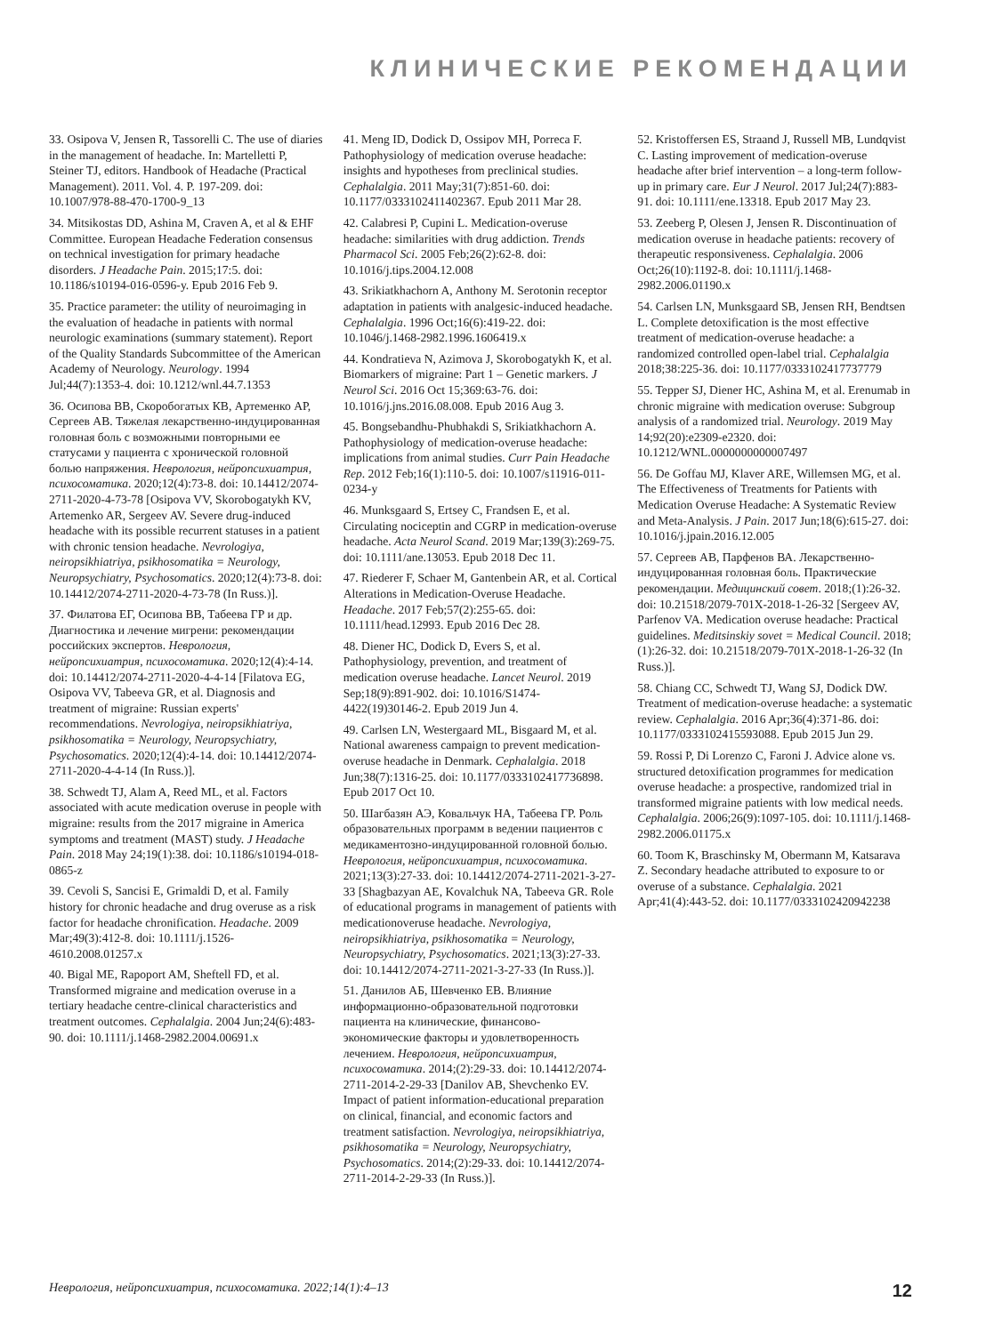КЛИНИЧЕСКИЕ РЕКОМЕНДАЦИИ
33. Osipova V, Jensen R, Tassorelli C. The use of diaries in the management of headache. In: Martelletti P, Steiner TJ, editors. Handbook of Headache (Practical Management). 2011. Vol. 4. P. 197-209. doi: 10.1007/978-88-470-1700-9_13
34. Mitsikostas DD, Ashina M, Craven A, et al & EHF Committee. European Headache Federation consensus on technical investigation for primary headache disorders. J Headache Pain. 2015;17:5. doi: 10.1186/s10194-016-0596-y. Epub 2016 Feb 9.
35. Practice parameter: the utility of neuroimaging in the evaluation of headache in patients with normal neurologic examinations (summary statement). Report of the Quality Standards Subcommittee of the American Academy of Neurology. Neurology. 1994 Jul;44(7):1353-4. doi: 10.1212/wnl.44.7.1353
36. Осипова ВВ, Скоробогатых КВ, Артеменко АР, Сергеев АВ. Тяжелая лекарственно-индуцированная головная боль с возможными повторными ее статусами у пациента с хронической головной болью напряжения. Неврология, нейропсихиатрия, психосоматика. 2020;12(4):73-8. doi: 10.14412/2074-2711-2020-4-73-78 [Osipova VV, Skorobogatykh KV, Artemenko AR, Sergeev AV. Severe drug-induced headache with its possible recurrent statuses in a patient with chronic tension headache. Nevrologiya, neiropsikhiatriya, psikhosomatika = Neurology, Neuropsychiatry, Psychosomatics. 2020;12(4):73-8. doi: 10.14412/2074-2711-2020-4-73-78 (In Russ.)].
37. Филатова ЕГ, Осипова ВВ, Табеева ГР и др. Диагностика и лечение мигрени: рекомендации российских экспертов. Неврология, нейропсихиатрия, психосоматика. 2020;12(4):4-14. doi: 10.14412/2074-2711-2020-4-4-14 [Filatova EG, Osipova VV, Tabeeva GR, et al. Diagnosis and treatment of migraine: Russian experts' recommendations. Nevrologiya, neiropsikhiatriya, psikhosomatika = Neurology, Neuropsychiatry, Psychosomatics. 2020;12(4):4-14. doi: 10.14412/2074-2711-2020-4-4-14 (In Russ.)].
38. Schwedt TJ, Alam A, Reed ML, et al. Factors associated with acute medication overuse in people with migraine: results from the 2017 migraine in America symptoms and treatment (MAST) study. J Headache Pain. 2018 May 24;19(1):38. doi: 10.1186/s10194-018-0865-z
39. Cevoli S, Sancisi E, Grimaldi D, et al. Family history for chronic headache and drug overuse as a risk factor for headache chronification. Headache. 2009 Mar;49(3):412-8. doi: 10.1111/j.1526-4610.2008.01257.x
40. Bigal ME, Rapoport AM, Sheftell FD, et al. Transformed migraine and medication overuse in a tertiary headache centre-clinical characteristics and treatment outcomes. Cephalalgia. 2004 Jun;24(6):483-90. doi: 10.1111/j.1468-2982.2004.00691.x
41. Meng ID, Dodick D, Ossipov MH, Porreca F. Pathophysiology of medication overuse headache: insights and hypotheses from preclinical studies. Cephalalgia. 2011 May;31(7):851-60. doi: 10.1177/0333102411402367. Epub 2011 Mar 28.
42. Calabresi P, Cupini L. Medication-overuse headache: similarities with drug addiction. Trends Pharmacol Sci. 2005 Feb;26(2):62-8. doi: 10.1016/j.tips.2004.12.008
43. Srikiatkhachorn A, Anthony M. Serotonin receptor adaptation in patients with analgesic-induced headache. Cephalalgia. 1996 Oct;16(6):419-22. doi: 10.1046/j.1468-2982.1996.1606419.x
44. Kondratieva N, Azimova J, Skorobogatykh K, et al. Biomarkers of migraine: Part 1 – Genetic markers. J Neurol Sci. 2016 Oct 15;369:63-76. doi: 10.1016/j.jns.2016.08.008. Epub 2016 Aug 3.
45. Bongsebandhu-Phubhakdi S, Srikiatkhachorn A. Pathophysiology of medication-overuse headache: implications from animal studies. Curr Pain Headache Rep. 2012 Feb;16(1):110-5. doi: 10.1007/s11916-011-0234-y
46. Munksgaard S, Ertsey C, Frandsen E, et al. Circulating nociceptin and CGRP in medication-overuse headache. Acta Neurol Scand. 2019 Mar;139(3):269-75. doi: 10.1111/ane.13053. Epub 2018 Dec 11.
47. Riederer F, Schaer M, Gantenbein AR, et al. Cortical Alterations in Medication-Overuse Headache. Headache. 2017 Feb;57(2):255-65. doi: 10.1111/head.12993. Epub 2016 Dec 28.
48. Diener HC, Dodick D, Evers S, et al. Pathophysiology, prevention, and treatment of medication overuse headache. Lancet Neurol. 2019 Sep;18(9):891-902. doi: 10.1016/S1474-4422(19)30146-2. Epub 2019 Jun 4.
49. Carlsen LN, Westergaard ML, Bisgaard M, et al. National awareness campaign to prevent medication-overuse headache in Denmark. Cephalalgia. 2018 Jun;38(7):1316-25. doi: 10.1177/0333102417736898. Epub 2017 Oct 10.
50. Шагбазян АЭ, Ковальчук НА, Табеева ГР. Роль образовательных программ в ведении пациентов с медикаментозно-индуцированной головной болью. Неврология, нейропсихиатрия, психосоматика. 2021;13(3):27-33. doi: 10.14412/2074-2711-2021-3-27-33 [Shagbazyan AE, Kovalchuk NA, Tabeeva GR. Role of educational programs in management of patients with medicationoveruse headache. Nevrologiya, neiropsikhiatriya, psikhosomatika = Neurology, Neuropsychiatry, Psychosomatics. 2021;13(3):27-33. doi: 10.14412/2074-2711-2021-3-27-33 (In Russ.)].
51. Данилов АБ, Шевченко ЕВ. Влияние информационно-образовательной подготовки пациента на клинические, финансово-экономические факторы и удовлетворенность лечением. Неврология, нейропсихиатрия, психосоматика. 2014;(2):29-33. doi: 10.14412/2074-2711-2014-2-29-33 [Danilov AB, Shevchenko EV. Impact of patient information-educational preparation on clinical, financial, and economic factors and treatment satisfaction. Nevrologiya, neiropsikhiatriya, psikhosomatika = Neurology, Neuropsychiatry, Psychosomatics. 2014;(2):29-33. doi: 10.14412/2074-2711-2014-2-29-33 (In Russ.)].
52. Kristoffersen ES, Straand J, Russell MB, Lundqvist C. Lasting improvement of medication-overuse headache after brief intervention – a long-term follow-up in primary care. Eur J Neurol. 2017 Jul;24(7):883-91. doi: 10.1111/ene.13318. Epub 2017 May 23.
53. Zeeberg P, Olesen J, Jensen R. Discontinuation of medication overuse in headache patients: recovery of therapeutic responsiveness. Cephalalgia. 2006 Oct;26(10):1192-8. doi: 10.1111/j.1468-2982.2006.01190.x
54. Carlsen LN, Munksgaard SB, Jensen RH, Bendtsen L. Complete detoxification is the most effective treatment of medication-overuse headache: a randomized controlled open-label trial. Cephalalgia 2018;38:225-36. doi: 10.1177/0333102417737779
55. Tepper SJ, Diener HC, Ashina M, et al. Erenumab in chronic migraine with medication overuse: Subgroup analysis of a randomized trial. Neurology. 2019 May 14;92(20):e2309-e2320. doi: 10.1212/WNL.0000000000007497
56. De Goffau MJ, Klaver ARE, Willemsen MG, et al. The Effectiveness of Treatments for Patients with Medication Overuse Headache: A Systematic Review and Meta-Analysis. J Pain. 2017 Jun;18(6):615-27. doi: 10.1016/j.jpain.2016.12.005
57. Сергеев АВ, Парфенов ВА. Лекарственно-индуцированная головная боль. Практические рекомендации. Медицинский совет. 2018;(1):26-32. doi: 10.21518/2079-701X-2018-1-26-32 [Sergeev AV, Parfenov VA. Medication overuse headache: Practical guidelines. Meditsinskiy sovet = Medical Council. 2018;(1):26-32. doi: 10.21518/2079-701X-2018-1-26-32 (In Russ.)].
58. Chiang CC, Schwedt TJ, Wang SJ, Dodick DW. Treatment of medication-overuse headache: a systematic review. Cephalalgia. 2016 Apr;36(4):371-86. doi: 10.1177/0333102415593088. Epub 2015 Jun 29.
59. Rossi P, Di Lorenzo C, Faroni J. Advice alone vs. structured detoxification programmes for medication overuse headache: a prospective, randomized trial in transformed migraine patients with low medical needs. Cephalalgia. 2006;26(9):1097-105. doi: 10.1111/j.1468-2982.2006.01175.x
60. Toom K, Braschinsky M, Obermann M, Katsarava Z. Secondary headache attributed to exposure to or overuse of a substance. Cephalalgia. 2021 Apr;41(4):443-52. doi: 10.1177/0333102420942238
Неврология, нейропсихиатрия, психосоматика. 2022;14(1):4–13 12